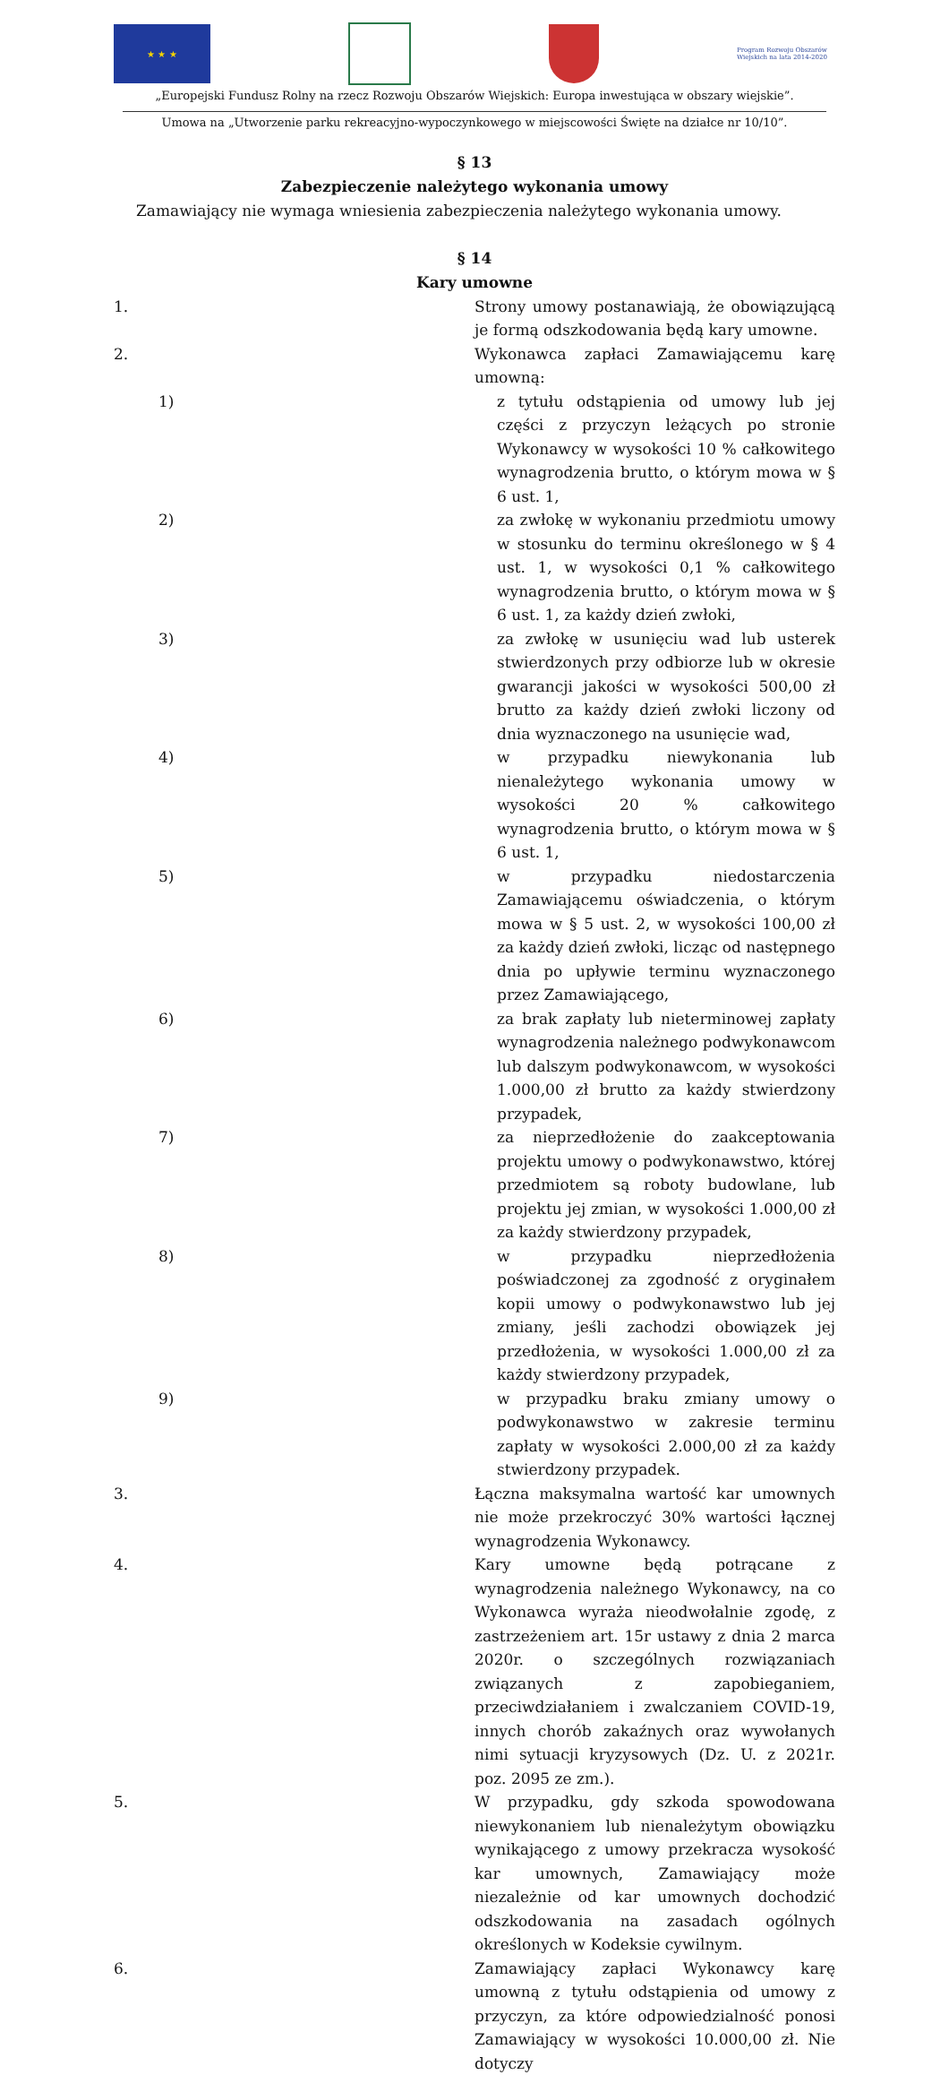★ ★ ★
Program Rozwoju Obszarów Wiejskich na lata 2014-2020
„Europejski Fundusz Rolny na rzecz Rozwoju Obszarów Wiejskich: Europa inwestująca w obszary wiejskie”.
Umowa na „Utworzenie parku rekreacyjno-wypoczynkowego w miejscowości Święte na działce nr 10/10”.
§ 13
Zabezpieczenie należytego wykonania umowy
Zamawiający nie wymaga wniesienia zabezpieczenia należytego wykonania umowy.
§ 14
Kary umowne
1. Strony umowy postanawiają, że obowiązującą je formą odszkodowania będą kary umowne.
2. Wykonawca zapłaci Zamawiającemu karę umowną:
1) z tytułu odstąpienia od umowy lub jej części z przyczyn leżących po stronie Wykonawcy w wysokości 10 % całkowitego wynagrodzenia brutto, o którym mowa w § 6 ust. 1,
2) za zwłokę w wykonaniu przedmiotu umowy w stosunku do terminu określonego w § 4 ust. 1, w wysokości 0,1 % całkowitego wynagrodzenia brutto, o którym mowa w § 6 ust. 1, za każdy dzień zwłoki,
3) za zwłokę w usunięciu wad lub usterek stwierdzonych przy odbiorze lub w okresie gwarancji jakości w wysokości 500,00 zł brutto za każdy dzień zwłoki liczony od dnia wyznaczonego na usunięcie wad,
4) w przypadku niewykonania lub nienależytego wykonania umowy w wysokości 20 % całkowitego wynagrodzenia brutto, o którym mowa w § 6 ust. 1,
5) w przypadku niedostarczenia Zamawiającemu oświadczenia, o którym mowa w § 5 ust. 2, w wysokości 100,00 zł za każdy dzień zwłoki, licząc od następnego dnia po upływie terminu wyznaczonego przez Zamawiającego,
6) za brak zapłaty lub nieterminowej zapłaty wynagrodzenia należnego podwykonawcom lub dalszym podwykonawcom, w wysokości 1.000,00 zł brutto za każdy stwierdzony przypadek,
7) za nieprzedłożenie do zaakceptowania projektu umowy o podwykonawstwo, której przedmiotem są roboty budowlane, lub projektu jej zmian, w wysokości 1.000,00 zł za każdy stwierdzony przypadek,
8) w przypadku nieprzedłożenia poświadczonej za zgodność z oryginałem kopii umowy o podwykonawstwo lub jej zmiany, jeśli zachodzi obowiązek jej przedłożenia, w wysokości 1.000,00 zł za każdy stwierdzony przypadek,
9) w przypadku braku zmiany umowy o podwykonawstwo w zakresie terminu zapłaty w wysokości 2.000,00 zł za każdy stwierdzony przypadek.
3. Łączna maksymalna wartość kar umownych nie może przekroczyć 30% wartości łącznej wynagrodzenia Wykonawcy.
4. Kary umowne będą potrącane z wynagrodzenia należnego Wykonawcy, na co Wykonawca wyraża nieodwołalnie zgodę, z zastrzeżeniem art. 15r ustawy z dnia 2 marca 2020r. o szczególnych rozwiązaniach związanych z zapobieganiem, przeciwdziałaniem i zwalczaniem COVID-19, innych chorób zakaźnych oraz wywołanych nimi sytuacji kryzysowych (Dz. U. z 2021r. poz. 2095 ze zm.).
5. W przypadku, gdy szkoda spowodowana niewykonaniem lub nienależytym obowiązku wynikającego z umowy przekracza wysokość kar umownych, Zamawiający może niezależnie od kar umownych dochodzić odszkodowania na zasadach ogólnych określonych w Kodeksie cywilnym.
6. Zamawiający zapłaci Wykonawcy karę umowną z tytułu odstąpienia od umowy z przyczyn, za które odpowiedzialność ponosi Zamawiający w wysokości 10.000,00 zł. Nie dotyczy